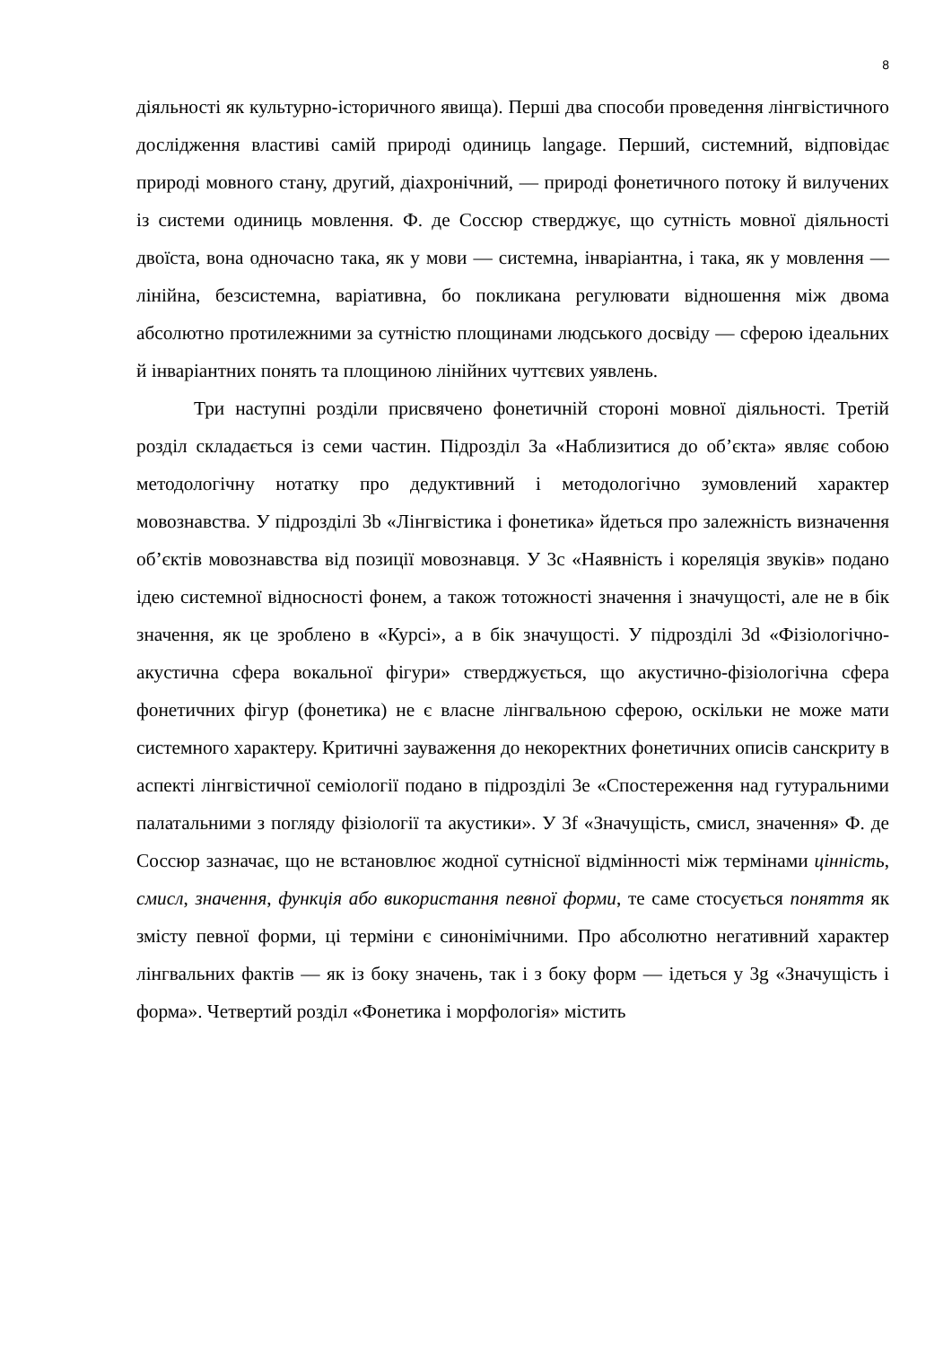8
діяльності як культурно-історичного явища). Перші два способи проведення лінгвістичного дослідження властиві самій природі одиниць langage. Перший, системний, відповідає природі мовного стану, другий, діахронічний, — природі фонетичного потоку й вилучених із системи одиниць мовлення. Ф. де Соссюр стверджує, що сутність мовної діяльності двоїста, вона одночасно така, як у мови — системна, інваріантна, і така, як у мовлення — лінійна, безсистемна, варіативна, бо покликана регулювати відношення між двома абсолютно протилежними за сутністю площинами людського досвіду — сферою ідеальних й інваріантних понять та площиною лінійних чуттєвих уявлень.
Три наступні розділи присвячено фонетичній стороні мовної діяльності. Третій розділ складається із семи частин. Підрозділ 3а «Наблизитися до об’єкта» являє собою методологічну нотатку про дедуктивний і методологічно зумовлений характер мовознавства. У підрозділі 3b «Лінгвістика і фонетика» йдеться про залежність визначення об’єктів мовознавства від позиції мовознавця. У 3с «Наявність і кореляція звуків» подано ідею системної відносності фонем, а також тотожності значення і значущості, але не в бік значення, як це зроблено в «Курсі», а в бік значущості. У підрозділі 3d «Фізіологічно-акустична сфера вокальної фігури» стверджується, що акустично-фізіологічна сфера фонетичних фігур (фонетика) не є власне лінгвальною сферою, оскільки не може мати системного характеру. Критичні зауваження до некоректних фонетичних описів санскриту в аспекті лінгвістичної семіології подано в підрозділі 3е «Спостереження над гутуральними палатальними з погляду фізіології та акустики». У 3f «Значущість, смисл, значення» Ф. де Соссюр зазначає, що не встановлює жодної сутнісної відмінності між термінами цінність, смисл, значення, функція або використання певної форми, те саме стосується поняття як змісту певної форми, ці терміни є синонімічними. Про абсолютно негативний характер лінгвальних фактів — як із боку значень, так і з боку форм — ідеться у 3g «Значущість і форма». Четвертий розділ «Фонетика і морфологія» містить